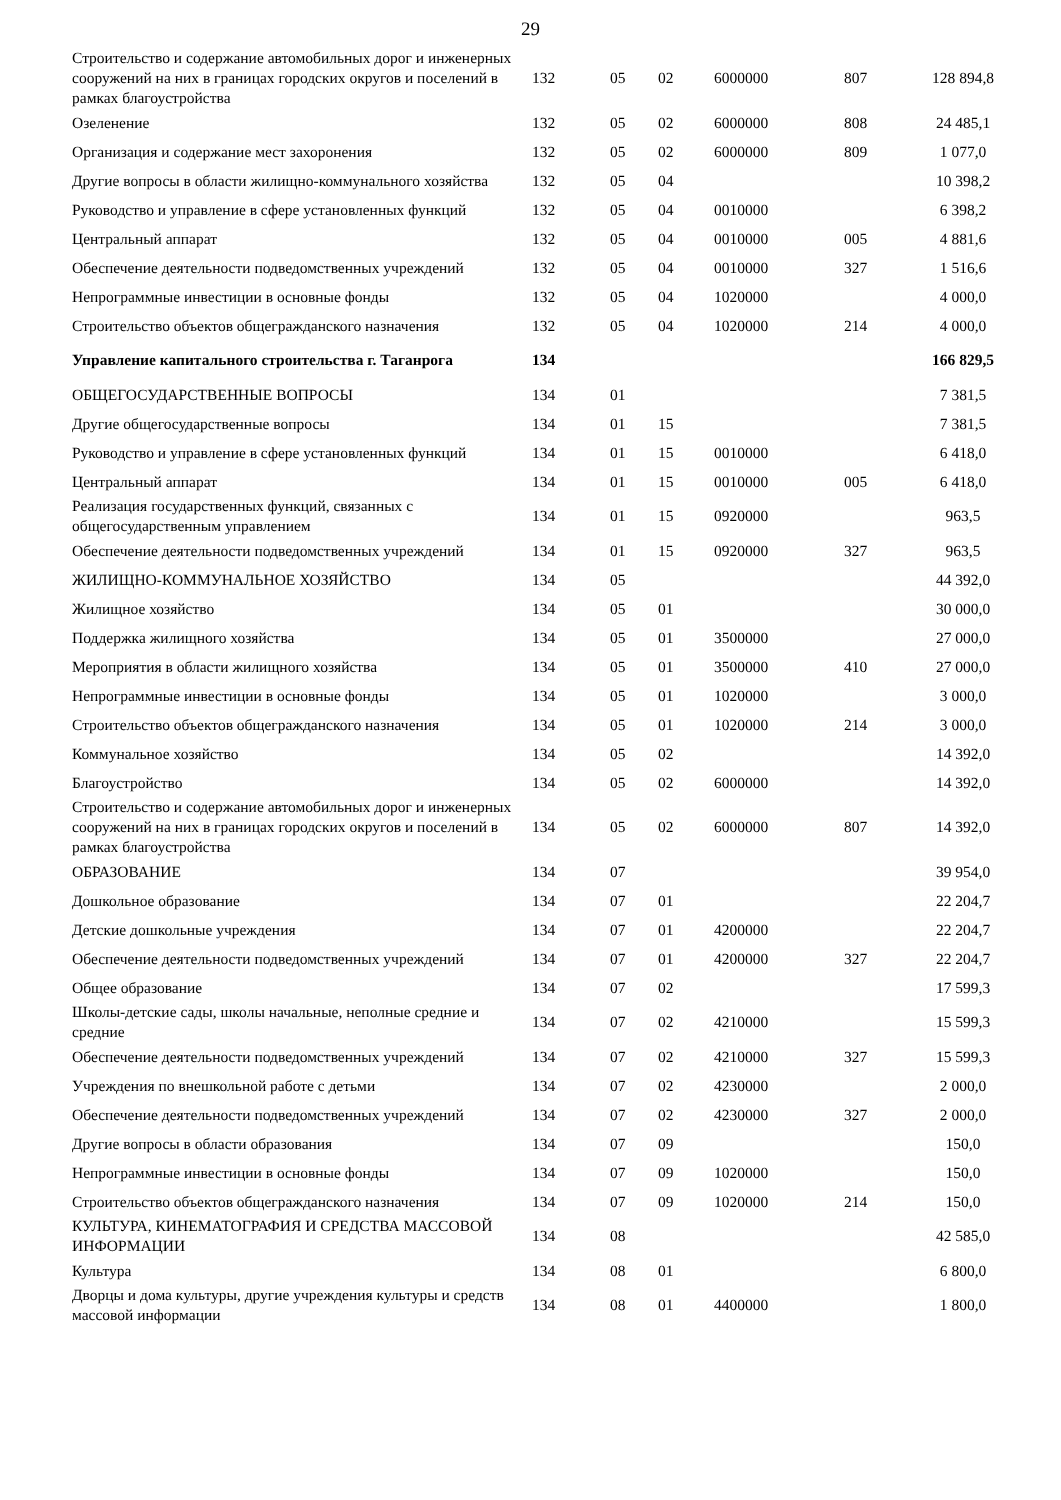29
| Строительство и содержание автомобильных дорог и инженерных сооружений на них в границах городских округов и поселений в рамках благоустройства | 132 | 05 | 02 | 6000000 | 807 | 128 894,8 |
| Озеленение | 132 | 05 | 02 | 6000000 | 808 | 24 485,1 |
| Организация и содержание мест захоронения | 132 | 05 | 02 | 6000000 | 809 | 1 077,0 |
| Другие вопросы в области жилищно-коммунального хозяйства | 132 | 05 | 04 | | | 10 398,2 |
| Руководство и управление в сфере установленных функций | 132 | 05 | 04 | 0010000 | | 6 398,2 |
| Центральный аппарат | 132 | 05 | 04 | 0010000 | 005 | 4 881,6 |
| Обеспечение деятельности подведомственных учреждений | 132 | 05 | 04 | 0010000 | 327 | 1 516,6 |
| Непрограммные инвестиции в основные фонды | 132 | 05 | 04 | 1020000 | | 4 000,0 |
| Строительство объектов общегражданского назначения | 132 | 05 | 04 | 1020000 | 214 | 4 000,0 |
| Управление капитального строительства г. Таганрога | 134 | | | | | 166 829,5 |
| ОБЩЕГОСУДАРСТВЕННЫЕ ВОПРОСЫ | 134 | 01 | | | | 7 381,5 |
| Другие общегосударственные вопросы | 134 | 01 | 15 | | | 7 381,5 |
| Руководство и управление в сфере установленных функций | 134 | 01 | 15 | 0010000 | | 6 418,0 |
| Центральный аппарат | 134 | 01 | 15 | 0010000 | 005 | 6 418,0 |
| Реализация государственных функций, связанных с общегосударственным управлением | 134 | 01 | 15 | 0920000 | | 963,5 |
| Обеспечение деятельности подведомственных учреждений | 134 | 01 | 15 | 0920000 | 327 | 963,5 |
| ЖИЛИЩНО-КОММУНАЛЬНОЕ ХОЗЯЙСТВО | 134 | 05 | | | | 44 392,0 |
| Жилищное хозяйство | 134 | 05 | 01 | | | 30 000,0 |
| Поддержка жилищного хозяйства | 134 | 05 | 01 | 3500000 | | 27 000,0 |
| Мероприятия в области жилищного хозяйства | 134 | 05 | 01 | 3500000 | 410 | 27 000,0 |
| Непрограммные инвестиции в основные фонды | 134 | 05 | 01 | 1020000 | | 3 000,0 |
| Строительство объектов общегражданского назначения | 134 | 05 | 01 | 1020000 | 214 | 3 000,0 |
| Коммунальное хозяйство | 134 | 05 | 02 | | | 14 392,0 |
| Благоустройство | 134 | 05 | 02 | 6000000 | | 14 392,0 |
| Строительство и содержание автомобильных дорог и инженерных сооружений на них в границах городских округов и поселений в рамках благоустройства | 134 | 05 | 02 | 6000000 | 807 | 14 392,0 |
| ОБРАЗОВАНИЕ | 134 | 07 | | | | 39 954,0 |
| Дошкольное образование | 134 | 07 | 01 | | | 22 204,7 |
| Детские дошкольные учреждения | 134 | 07 | 01 | 4200000 | | 22 204,7 |
| Обеспечение деятельности подведомственных учреждений | 134 | 07 | 01 | 4200000 | 327 | 22 204,7 |
| Общее образование | 134 | 07 | 02 | | | 17 599,3 |
| Школы-детские сады, школы начальные, неполные средние и средние | 134 | 07 | 02 | 4210000 | | 15 599,3 |
| Обеспечение деятельности подведомственных учреждений | 134 | 07 | 02 | 4210000 | 327 | 15 599,3 |
| Учреждения по внешкольной работе с детьми | 134 | 07 | 02 | 4230000 | | 2 000,0 |
| Обеспечение деятельности подведомственных учреждений | 134 | 07 | 02 | 4230000 | 327 | 2 000,0 |
| Другие вопросы в области образования | 134 | 07 | 09 | | | 150,0 |
| Непрограммные инвестиции в основные фонды | 134 | 07 | 09 | 1020000 | | 150,0 |
| Строительство объектов общегражданского назначения | 134 | 07 | 09 | 1020000 | 214 | 150,0 |
| КУЛЬТУРА, КИНЕМАТОГРАФИЯ И СРЕДСТВА МАССОВОЙ ИНФОРМАЦИИ | 134 | 08 | | | | 42 585,0 |
| Культура | 134 | 08 | 01 | | | 6 800,0 |
| Дворцы и дома культуры, другие учреждения культуры и средств массовой информации | 134 | 08 | 01 | 4400000 | | 1 800,0 |